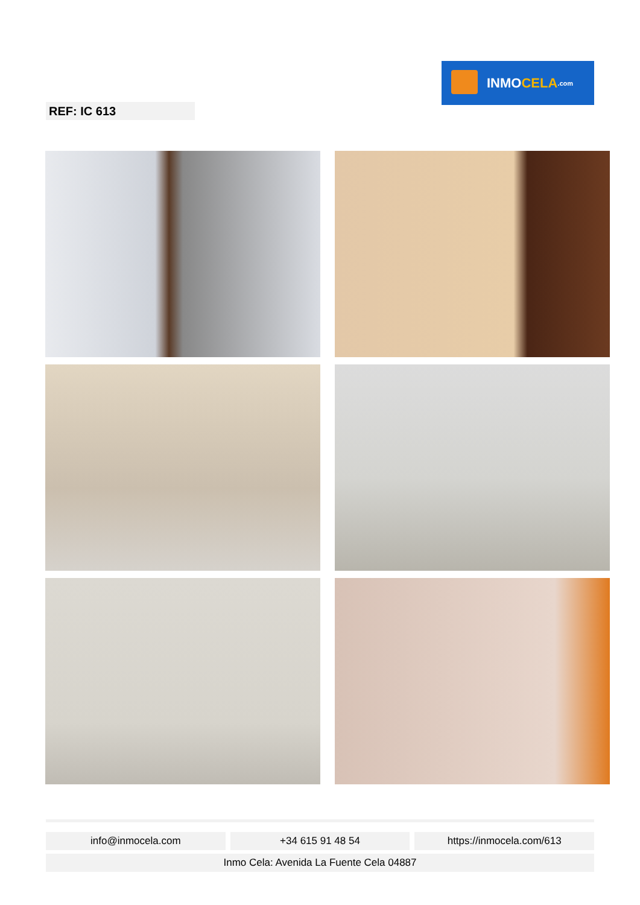INMO CELA.com
REF: IC 613
info@inmocela.com +34 615 91 48 54 https://inmocela.com/613
Inmo Cela: Avenida La Fuente Cela 04887